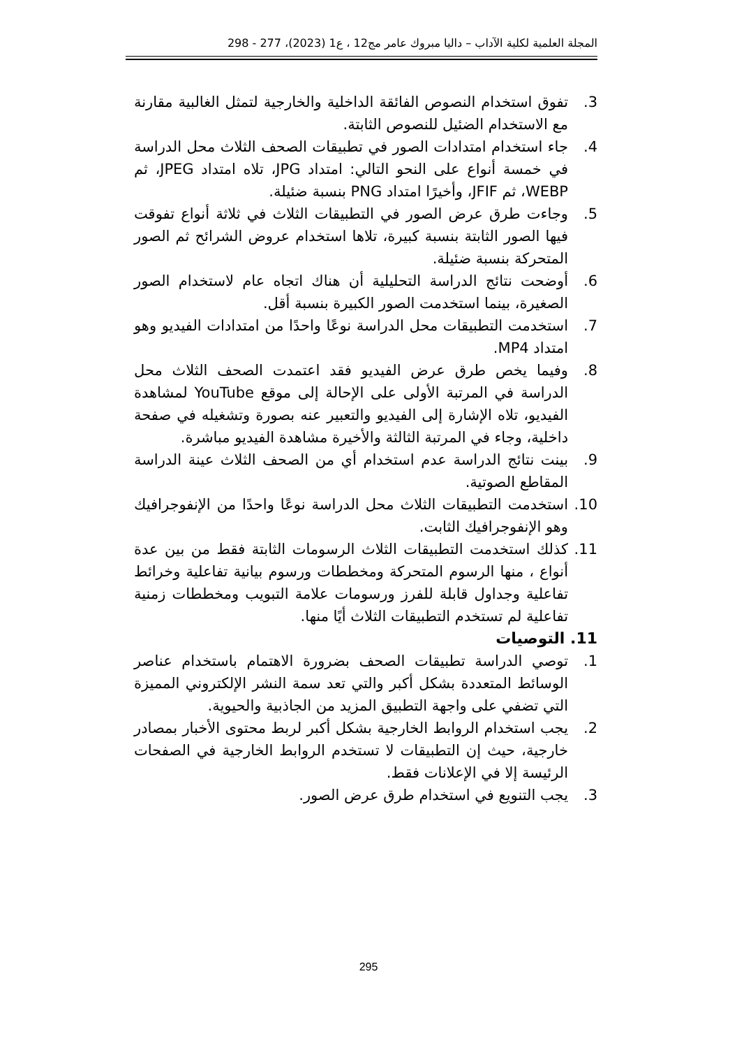المجلة العلمية لكلية الآداب – داليا مبروك عامر مج12 ، ع1 (2023)، 277 - 298
3. تفوق استخدام النصوص الفائقة الداخلية والخارجية لتمثل الغالبية مقارنة مع الاستخدام الضئيل للنصوص الثابتة.
4. جاء استخدام امتدادات الصور في تطبيقات الصحف الثلاث محل الدراسة في خمسة أنواع على النحو التالي: امتداد JPG، تلاه امتداد JPEG، ثم WEBP، ثم JFIF، وأخيرًا امتداد PNG بنسبة ضئيلة.
5. وجاءت طرق عرض الصور في التطبيقات الثلاث في ثلاثة أنواع تفوقت فيها الصور الثابتة بنسبة كبيرة، تلاها استخدام عروض الشرائح ثم الصور المتحركة بنسبة ضئيلة.
6. أوضحت نتائج الدراسة التحليلية أن هناك اتجاه عام لاستخدام الصور الصغيرة، بينما استخدمت الصور الكبيرة بنسبة أقل.
7. استخدمت التطبيقات محل الدراسة نوعًا واحدًا من امتدادات الفيديو وهو امتداد MP4.
8. وفيما يخص طرق عرض الفيديو فقد اعتمدت الصحف الثلاث محل الدراسة في المرتبة الأولى على الإحالة إلى موقع YouTube لمشاهدة الفيديو، تلاه الإشارة إلى الفيديو والتعبير عنه بصورة وتشغيله في صفحة داخلية، وجاء في المرتبة الثالثة والأخيرة مشاهدة الفيديو مباشرة.
9. بينت نتائج الدراسة عدم استخدام أي من الصحف الثلاث عينة الدراسة المقاطع الصوتية.
10. استخدمت التطبيقات الثلاث محل الدراسة نوعًا واحدًا من الإنفوجرافيك وهو الإنفوجرافيك الثابت.
11. كذلك استخدمت التطبيقات الثلاث الرسومات الثابتة فقط من بين عدة أنواع ، منها الرسوم المتحركة ومخططات ورسوم بيانية تفاعلية وخرائط تفاعلية وجداول قابلة للفرز ورسومات علامة التبويب ومخططات زمنية تفاعلية لم تستخدم التطبيقات الثلاث أيًا منها.
11. التوصيات
1. توصي الدراسة تطبيقات الصحف بضرورة الاهتمام باستخدام عناصر الوسائط المتعددة بشكل أكبر والتي تعد سمة النشر الإلكتروني المميزة التي تضفي على واجهة التطبيق المزيد من الجاذبية والحيوية.
2. يجب استخدام الروابط الخارجية بشكل أكبر لربط محتوى الأخبار بمصادر خارجية، حيث إن التطبيقات لا تستخدم الروابط الخارجية في الصفحات الرئيسة إلا في الإعلانات فقط.
3. يجب التنويع في استخدام طرق عرض الصور.
295